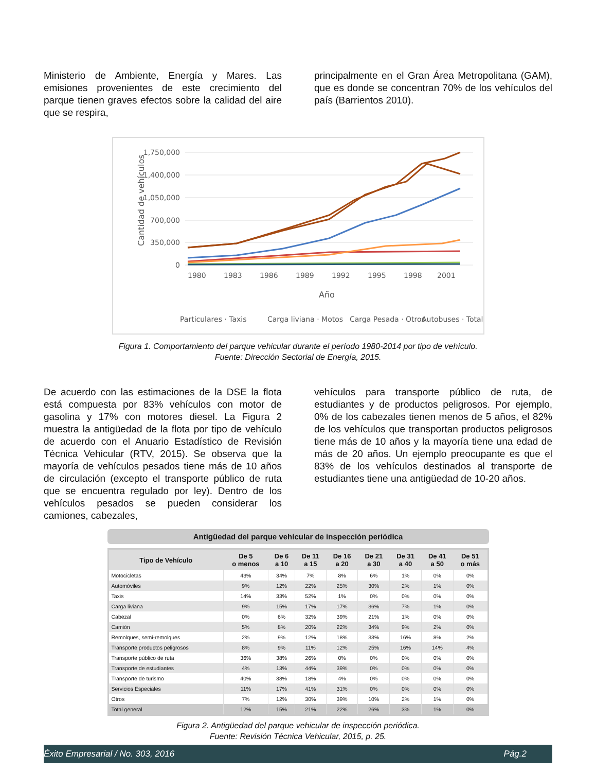Ministerio de Ambiente, Energía y Mares. Las emisiones provenientes de este crecimiento del parque tienen graves efectos sobre la calidad del aire que se respira,
principalmente en el Gran Área Metropolitana (GAM), que es donde se concentran 70% de los vehículos del país (Barrientos 2010).
1,750,000
1,400,000
1,050,000
700,000
350,000
0
Cantidad de vehículos
1980
1983
1986
1989
1992
1995
1998
2001
Año
Particulares · Taxis
Carga liviana · Motos
Carga Pesada · Otros
Autobuses · Total
Figura 1. Comportamiento del parque vehicular durante el período 1980-2014 por tipo de vehículo.
Fuente: Dirección Sectorial de Energía, 2015.
De acuerdo con las estimaciones de la DSE la flota está compuesta por 83% vehículos con motor de gasolina y 17% con motores diesel. La Figura 2 muestra la antigüedad de la flota por tipo de vehículo de acuerdo con el Anuario Estadístico de Revisión Técnica Vehicular (RTV, 2015). Se observa que la mayoría de vehículos pesados tiene más de 10 años de circulación (excepto el transporte público de ruta que se encuentra regulado por ley). Dentro de los vehículos pesados se pueden considerar los camiones, cabezales,
vehículos para transporte público de ruta, de estudiantes y de productos peligrosos. Por ejemplo, 0% de los cabezales tienen menos de 5 años, el 82% de los vehículos que transportan productos peligrosos tiene más de 10 años y la mayoría tiene una edad de más de 20 años. Un ejemplo preocupante es que el 83% de los vehículos destinados al transporte de estudiantes tiene una antigüedad de 10-20 años.
Antigüedad del parque vehícular de inspección periódica
| Tipo de Vehículo | De 5 o menos | De 6 a 10 | De 11 a 15 | De 16 a 20 | De 21 a 30 | De 31 a 40 | De 41 a 50 | De 51 o más |
| --- | --- | --- | --- | --- | --- | --- | --- | --- |
| Motocicletas | 43% | 34% | 7% | 8% | 6% | 1% | 0% | 0% |
| Automóviles | 9% | 12% | 22% | 25% | 30% | 2% | 1% | 0% |
| Taxis | 14% | 33% | 52% | 1% | 0% | 0% | 0% | 0% |
| Carga liviana | 9% | 15% | 17% | 17% | 36% | 7% | 1% | 0% |
| Cabezal | 0% | 6% | 32% | 39% | 21% | 1% | 0% | 0% |
| Camión | 5% | 8% | 20% | 22% | 34% | 9% | 2% | 0% |
| Remolques, semi-remolques | 2% | 9% | 12% | 18% | 33% | 16% | 8% | 2% |
| Transporte productos peligrosos | 8% | 9% | 11% | 12% | 25% | 16% | 14% | 4% |
| Transporte público de ruta | 36% | 38% | 26% | 0% | 0% | 0% | 0% | 0% |
| Transporte de estudiantes | 4% | 13% | 44% | 39% | 0% | 0% | 0% | 0% |
| Transporte de turismo | 40% | 38% | 18% | 4% | 0% | 0% | 0% | 0% |
| Servicios Especiales | 11% | 17% | 41% | 31% | 0% | 0% | 0% | 0% |
| Otros | 7% | 12% | 30% | 39% | 10% | 2% | 1% | 0% |
| Total general | 12% | 15% | 21% | 22% | 26% | 3% | 1% | 0% |
Figura 2. Antigüedad del parque vehicular de inspección periódica.
Fuente: Revisión Técnica Vehicular, 2015, p. 25.
Éxito Empresarial / No. 303, 2016 Pág.2